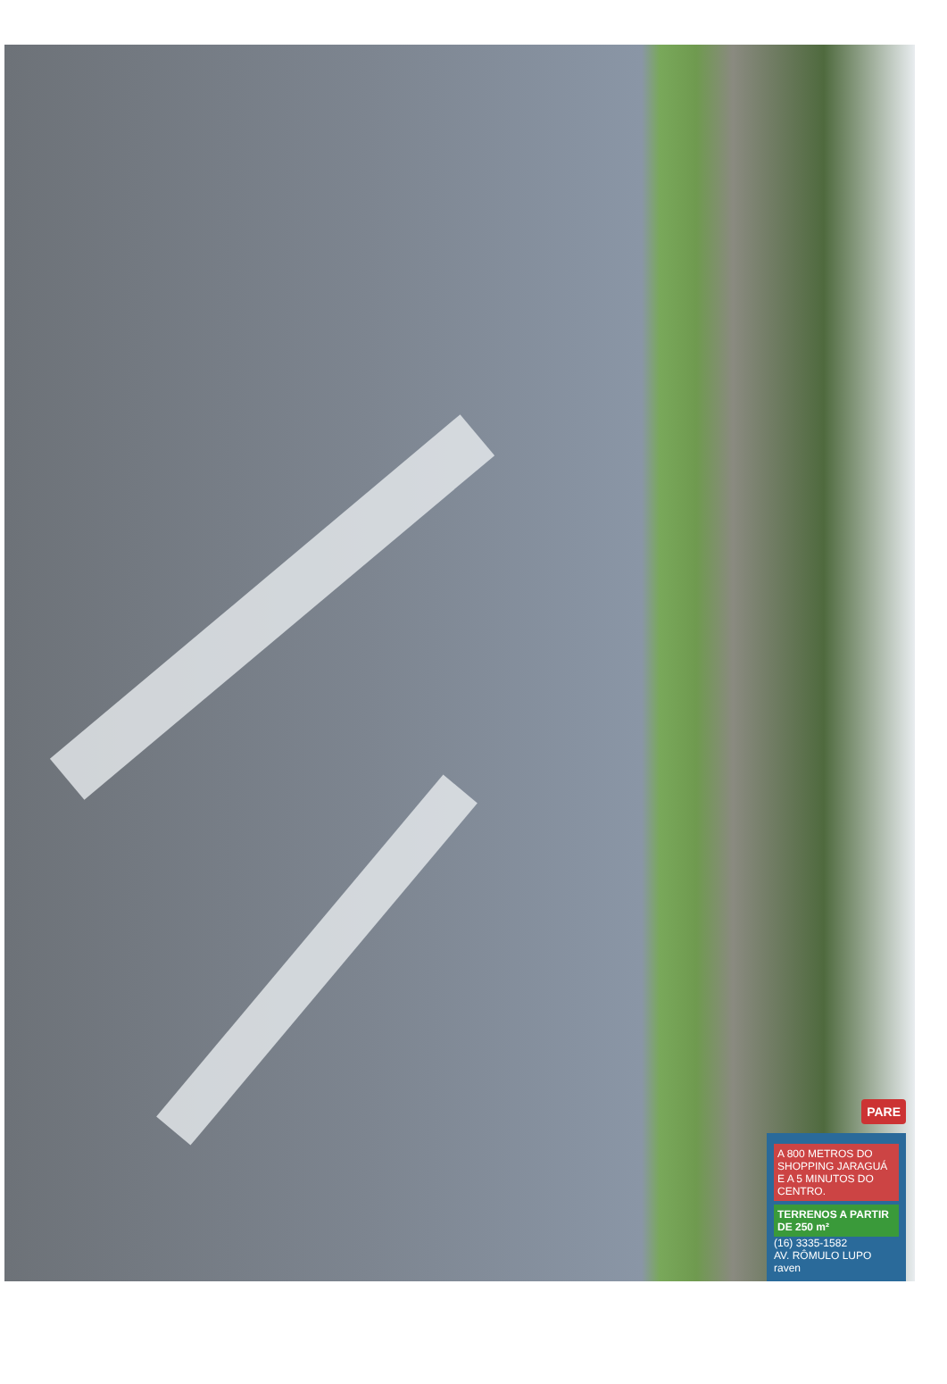PARE
A 800 METROS DO SHOPPING JARAGUÁ E A 5 MINUTOS DO CENTRO.
TERRENOS A PARTIR DE 250 m²
(16) 3335-1582
AV. RÔMULO LUPO
raven